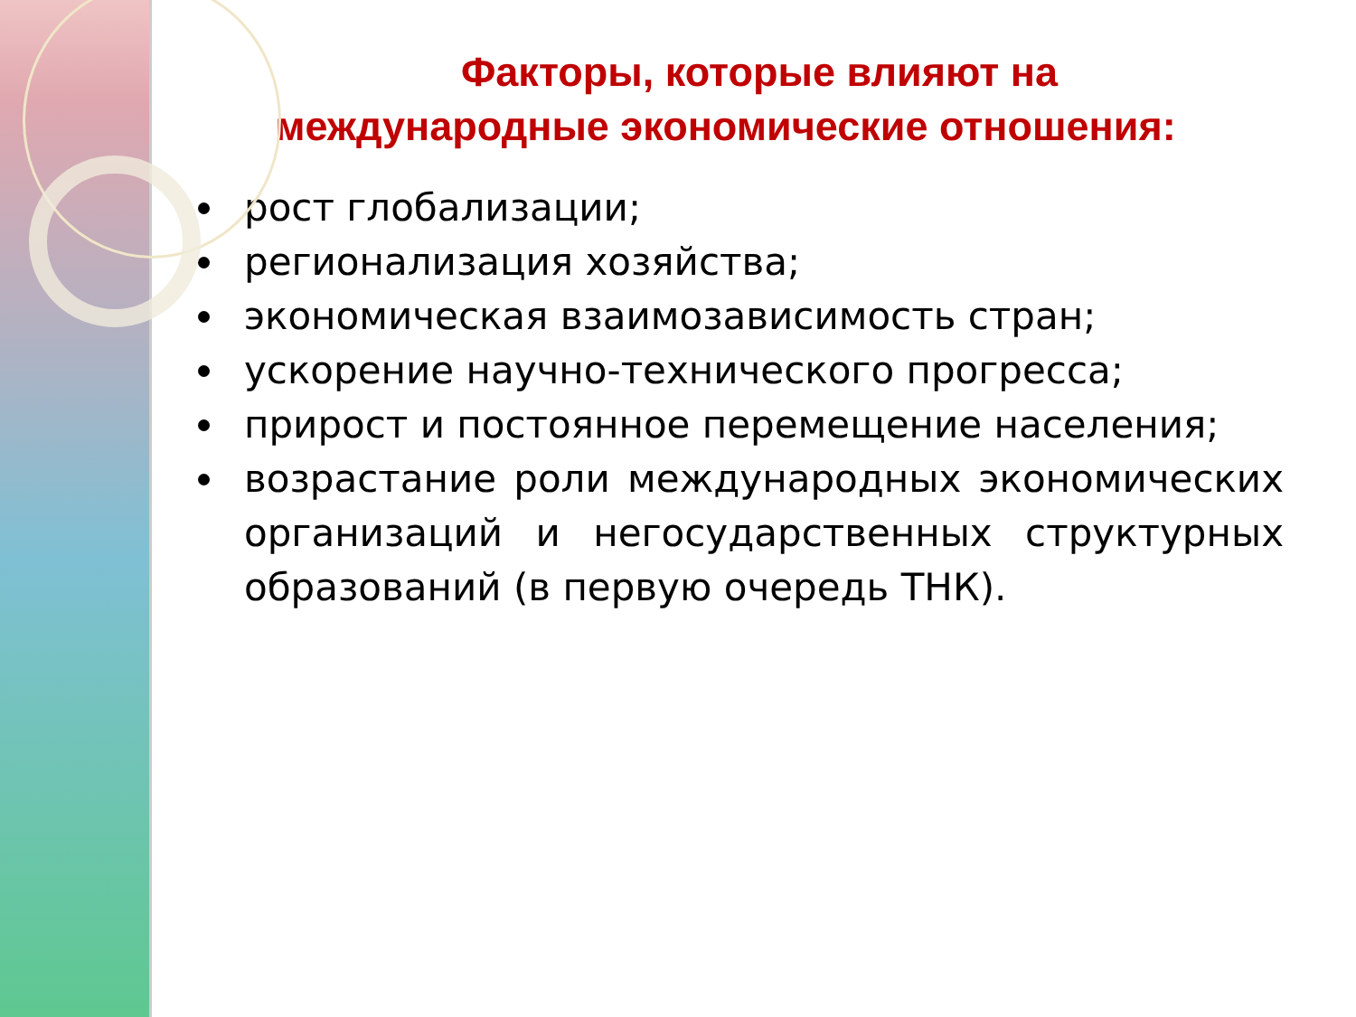Факторы, которые влияют на
международные экономические отношения:
рост глобализации;
регионализация хозяйства;
экономическая взаимозависимость стран;
ускорение научно-технического прогресса;
прирост и постоянное перемещение населения;
возрастание роли международных экономических организаций и негосударственных структурных образований (в первую очередь ТНК).